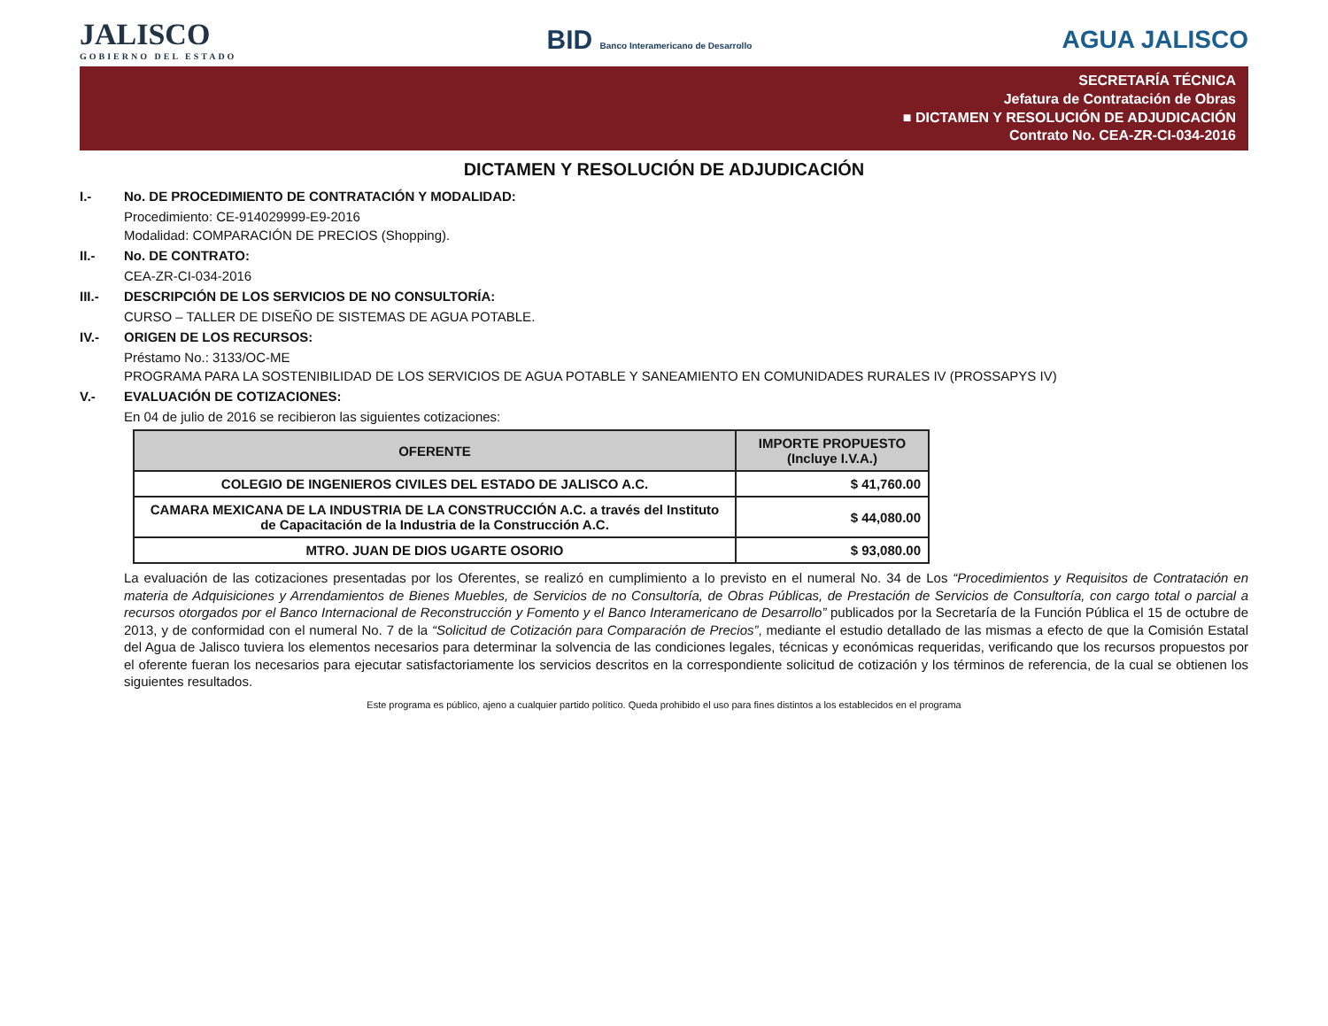JALISCO
GOBIERNO DEL ESTADO
BID Banco Interamericano de Desarrollo
AGUA JALISCO
SECRETARÍA TÉCNICA
Jefatura de Contratación de Obras
■ DICTAMEN Y RESOLUCIÓN DE ADJUDICACIÓN
Contrato No. CEA-ZR-CI-034-2016
DICTAMEN Y RESOLUCIÓN DE ADJUDICACIÓN
I.- No. DE PROCEDIMIENTO DE CONTRATACIÓN Y MODALIDAD:
Procedimiento: CE-914029999-E9-2016
Modalidad: COMPARACIÓN DE PRECIOS (Shopping).
II.- No. DE CONTRATO:
CEA-ZR-CI-034-2016
III.- DESCRIPCIÓN DE LOS SERVICIOS DE NO CONSULTORÍA:
CURSO – TALLER DE DISEÑO DE SISTEMAS DE AGUA POTABLE.
IV.- ORIGEN DE LOS RECURSOS:
Préstamo No.: 3133/OC-ME
PROGRAMA PARA LA SOSTENIBILIDAD DE LOS SERVICIOS DE AGUA POTABLE Y SANEAMIENTO EN COMUNIDADES RURALES IV (PROSSAPYS IV)
V.- EVALUACIÓN DE COTIZACIONES:
En 04 de julio de 2016 se recibieron las siguientes cotizaciones:
| OFERENTE | IMPORTE PROPUESTO (Incluye I.V.A.) |
| --- | --- |
| COLEGIO DE INGENIEROS CIVILES DEL ESTADO DE JALISCO A.C. | $ 41,760.00 |
| CAMARA MEXICANA DE LA INDUSTRIA DE LA CONSTRUCCIÓN A.C. a través del Instituto de Capacitación de la Industria de la Construcción A.C. | $ 44,080.00 |
| MTRO. JUAN DE DIOS UGARTE OSORIO | $ 93,080.00 |
La evaluación de las cotizaciones presentadas por los Oferentes, se realizó en cumplimiento a lo previsto en el numeral No. 34 de Los “Procedimientos y Requisitos de Contratación en materia de Adquisiciones y Arrendamientos de Bienes Muebles, de Servicios de no Consultoría, de Obras Públicas, de Prestación de Servicios de Consultoría, con cargo total o parcial a recursos otorgados por el Banco Internacional de Reconstrucción y Fomento y el Banco Interamericano de Desarrollo” publicados por la Secretaría de la Función Pública el 15 de octubre de 2013, y de conformidad con el numeral No. 7 de la “Solicitud de Cotización para Comparación de Precios”, mediante el estudio detallado de las mismas a efecto de que la Comisión Estatal del Agua de Jalisco tuviera los elementos necesarios para determinar la solvencia de las condiciones legales, técnicas y económicas requeridas, verificando que los recursos propuestos por el oferente fueran los necesarios para ejecutar satisfactoriamente los servicios descritos en la correspondiente solicitud de cotización y los términos de referencia, de la cual se obtienen los siguientes resultados.
Este programa es público, ajeno a cualquier partido político. Queda prohibido el uso para fines distintos a los establecidos en el programa